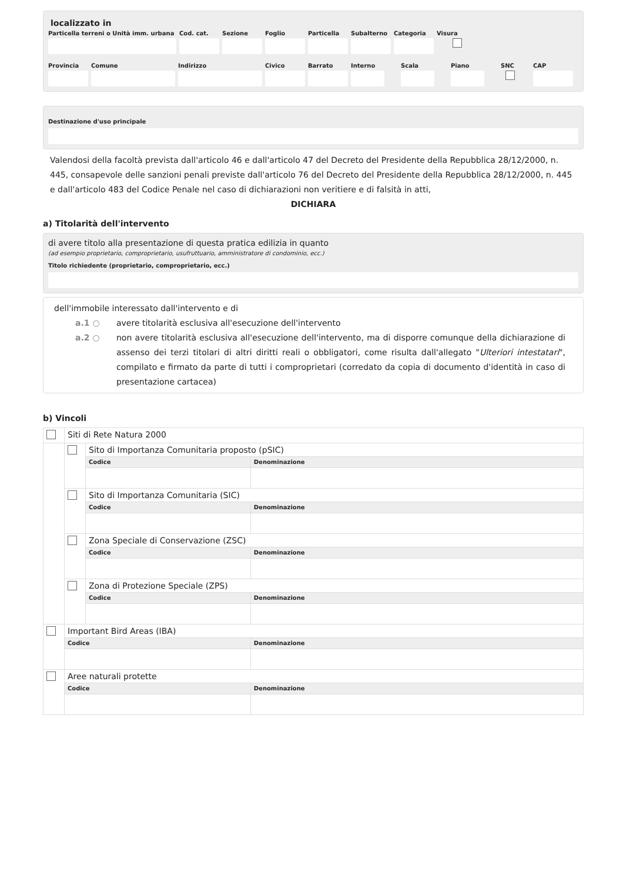localizzato in
Particella terreni o Unità imm. urbana
Cod. cat.
Sezione Foglio Particella
Subalterno
Categoria
Visura
Provincia
Comune Indirizzo Civico Barrato Interno Scala Piano SNC CAP
Destinazione d'uso principale
Valendosi della facoltà prevista dall'articolo 46 e dall'articolo 47 del Decreto del Presidente della Repubblica 28/12/2000, n. 445, consapevole delle sanzioni penali previste dall'articolo 76 del Decreto del Presidente della Repubblica 28/12/2000, n. 445 e dall'articolo 483 del Codice Penale nel caso di dichiarazioni non veritiere e di falsità in atti,
DICHIARA
a) Titolarità dell'intervento
di avere titolo alla presentazione di questa pratica edilizia in quanto
(ad esempio proprietario, comproprietario, usufruttuario, amministratore di condominio, ecc.)
Titolo richiedente (proprietario, comproprietario, ecc.)
dell'immobile interessato dall'intervento e di
a.1 ○ avere titolarità esclusiva all'esecuzione dell'intervento
a.2 ○ non avere titolarità esclusiva all'esecuzione dell'intervento, ma di disporre comunque della dichiarazione di assenso dei terzi titolari di altri diritti reali o obbligatori, come risulta dall'allegato "Ulteriori intestatari", compilato e firmato da parte di tutti i comproprietari (corredato da copia di documento d'identità in caso di presentazione cartacea)
b) Vincoli
| | Siti di Rete Natura 2000 | | |
| | | Sito di Importanza Comunitaria proposto (pSIC) | |
| | | Codice | Denominazione |
| | | Sito di Importanza Comunitaria (SIC) | |
| | | Codice | Denominazione |
| | | Zona Speciale di Conservazione (ZSC) | |
| | | Codice | Denominazione |
| | | Zona di Protezione Speciale (ZPS) | |
| | | Codice | Denominazione |
| | Important Bird Areas (IBA) | | |
| | Codice | | Denominazione |
| | Aree naturali protette | | |
| | Codice | | Denominazione |